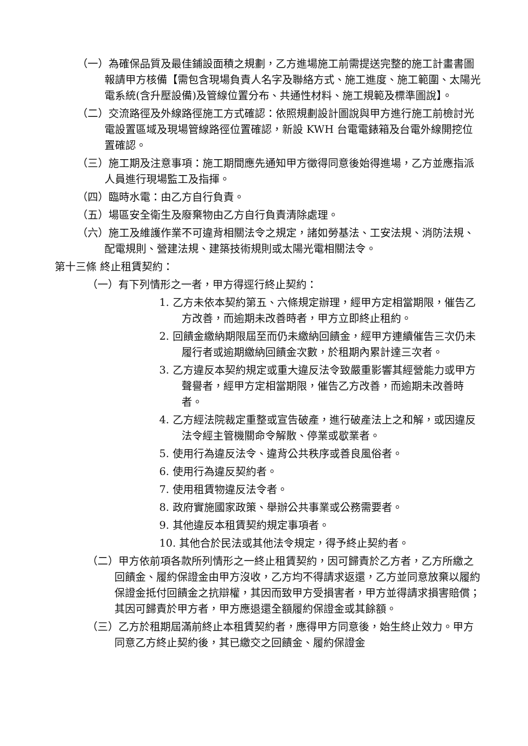（一）為確保品質及最佳鋪設面積之規劃，乙方進場施工前需提送完整的施工計畫書圖報請甲方核備【需包含現場負責人名字及聯絡方式、施工進度、施工範圍、太陽光電系統(含升壓設備)及管線位置分布、共通性材料、施工規範及標準圖說】。
（二）交流路徑及外線路徑施工方式確認：依照規劃設計圖說與甲方進行施工前檢討光電設置區域及現場管線路徑位置確認，新設 KWH 台電電錶箱及台電外線開挖位置確認。
（三）施工期及注意事項：施工期間應先通知甲方徵得同意後始得進場，乙方並應指派人員進行現場監工及指揮。
（四）臨時水電：由乙方自行負責。
（五）場區安全衛生及廢棄物由乙方自行負責清除處理。
（六）施工及維護作業不可違背相關法令之規定，諸如勞基法、工安法規、消防法規、配電規則、營建法規、建築技術規則或太陽光電相關法令。
第十三條 終止租賃契約：
（一）有下列情形之一者，甲方得逕行終止契約：
1. 乙方未依本契約第五、六條規定辦理，經甲方定相當期限，催告乙方改善，而逾期未改善時者，甲方立即終止租約。
2. 回饋金繳納期限屆至而仍未繳納回饋金，經甲方連續催告三次仍未履行者或逾期繳納回饋金次數，於租期內累計達三次者。
3. 乙方違反本契約規定或重大違反法令致嚴重影響其經營能力或甲方聲譽者，經甲方定相當期限，催告乙方改善，而逾期未改善時者。
4. 乙方經法院裁定重整或宣告破產，進行破產法上之和解，或因違反法令經主管機關命令解散、停業或歇業者。
5. 使用行為違反法令、違背公共秩序或善良風俗者。
6. 使用行為違反契約者。
7. 使用租賃物違反法令者。
8. 政府實施國家政策、舉辦公共事業或公務需要者。
9. 其他違反本租賃契約規定事項者。
10. 其他合於民法或其他法令規定，得予終止契約者。
（二）甲方依前項各款所列情形之一終止租賃契約，因可歸責於乙方者，乙方所繳之回饋金、履約保證金由甲方沒收，乙方均不得請求返還，乙方並同意放棄以履約保證金抵付回饋金之抗辯權，其因而致甲方受損害者，甲方並得請求損害賠償；其因可歸責於甲方者，甲方應退還全額履約保證金或其餘額。
（三）乙方於租期屆滿前終止本租賃契約者，應得甲方同意後，始生終止效力。甲方同意乙方終止契約後，其已繳交之回饋金、履約保證金